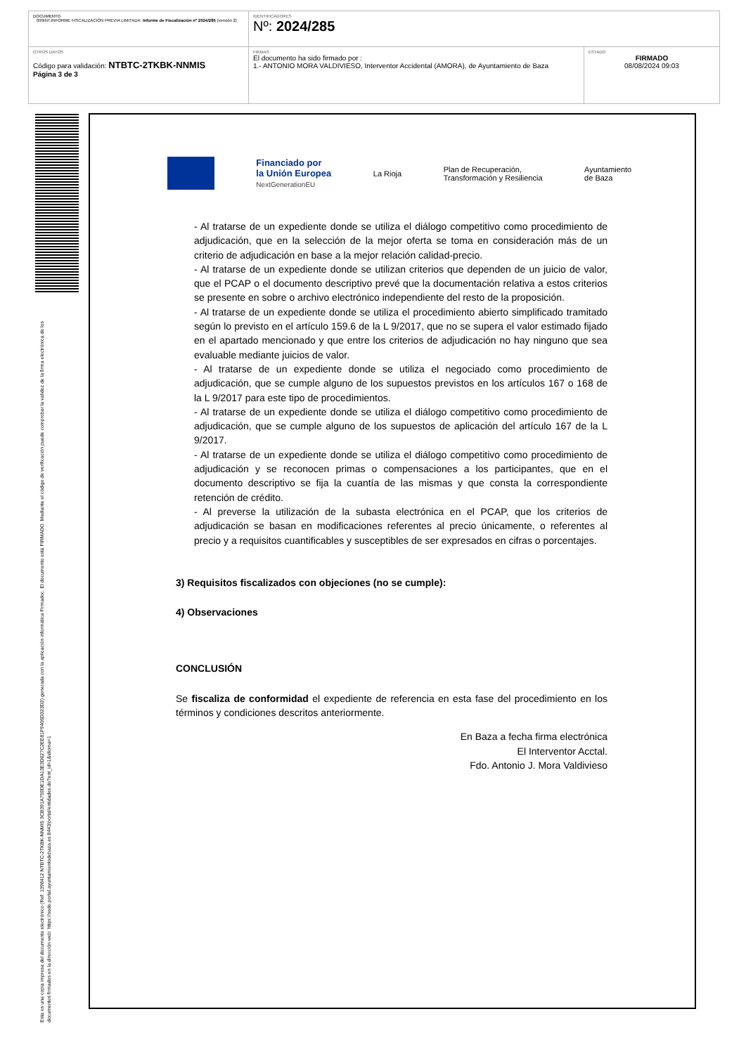| DOCUMENTO 099INT.INFORME FISCALIZACIÓN PREVIA LIMITADA: Informe de Fiscalización nº 2024/285 (versión 2) | IDENTIFICADORES Nº: 2024/285 | |
| OTROS DATOS Código para validación: NTBTC-2TKBK-NNMIS Página 3 de 3 | FIRMAS El documento ha sido firmado por : 1.- ANTONIO MORA VALDIVIESO, Interventor Accidental (AMORA), de Ayuntamiento de Baza | ESTADO FIRMADO 08/08/2024 09:03 |
Esta es una copia impresa del documento electrónico (Ref: 1398412 NTBTC-2TKBK-NNMIS 3CB391A759DE1DA13E3D627C2EE81F9406D323D2) generada con la aplicación informática Firmadoc. El documento está FIRMADO. Mediante el código de verificación puede comprobar la validez de la firma electrónica de los documentos firmados en la dirección web: https://sede.portal.ayuntamientodebaza.es:8443/portal/entidades.do?ent_id=1&idioma=1
Financiado por
la Unión Europea
NextGenerationEU
La Rioja
Plan de Recuperación,
Transformación y Resiliencia
Ayuntamiento
de Baza
- Al tratarse de un expediente donde se utiliza el diálogo competitivo como procedimiento de adjudicación, que en la selección de la mejor oferta se toma en consideración más de un criterio de adjudicación en base a la mejor relación calidad-precio.
- Al tratarse de un expediente donde se utilizan criterios que dependen de un juicio de valor, que el PCAP o el documento descriptivo prevé que la documentación relativa a estos criterios se presente en sobre o archivo electrónico independiente del resto de la proposición.
- Al tratarse de un expediente donde se utiliza el procedimiento abierto simplificado tramitado según lo previsto en el artículo 159.6 de la L 9/2017, que no se supera el valor estimado fijado en el apartado mencionado y que entre los criterios de adjudicación no hay ninguno que sea evaluable mediante juicios de valor.
- Al tratarse de un expediente donde se utiliza el negociado como procedimiento de adjudicación, que se cumple alguno de los supuestos previstos en los artículos 167 o 168 de la L 9/2017 para este tipo de procedimientos.
- Al tratarse de un expediente donde se utiliza el diálogo competitivo como procedimiento de adjudicación, que se cumple alguno de los supuestos de aplicación del artículo 167 de la L 9/2017.
- Al tratarse de un expediente donde se utiliza el diálogo competitivo como procedimiento de adjudicación y se reconocen primas o compensaciones a los participantes, que en el documento descriptivo se fija la cuantía de las mismas y que consta la correspondiente retención de crédito.
- Al preverse la utilización de la subasta electrónica en el PCAP, que los criterios de adjudicación se basan en modificaciones referentes al precio únicamente, o referentes al precio y a requisitos cuantificables y susceptibles de ser expresados en cifras o porcentajes.
3) Requisitos fiscalizados con objeciones (no se cumple):
4) Observaciones
CONCLUSIÓN
Se fiscaliza de conformidad el expediente de referencia en esta fase del procedimiento en los términos y condiciones descritos anteriormente.
En Baza a fecha firma electrónica
El Interventor Acctal.
Fdo. Antonio J. Mora Valdivieso